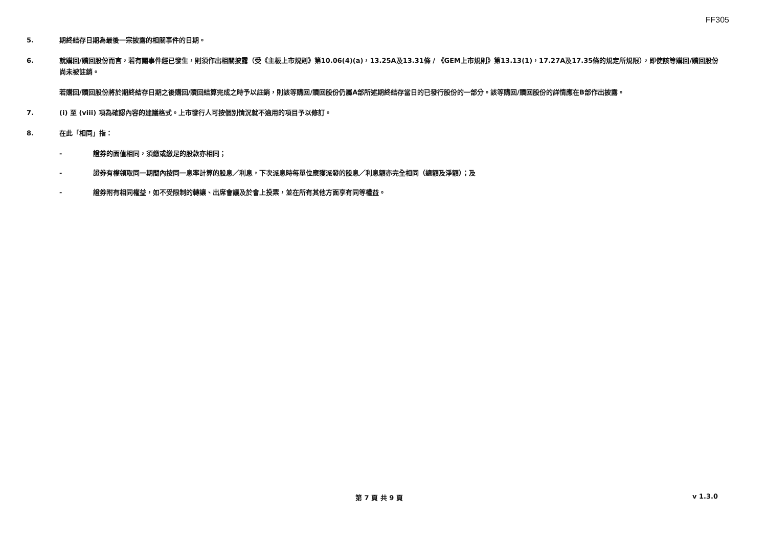FF305
5. 期終結存日期為最後一宗披露的相關事件的日期。
6. 就購回/贖回股份而言，若有關事件經已發生，則須作出相關披露（受《主板上市規則》第10.06(4)(a)，13.25A及13.31條 / 《GEM上市規則》第13.13(1)，17.27A及17.35條的規定所規限），即使該等購回/贖回股份尚未被註銷。
若購回/贖回股份將於期終結存日期之後購回/贖回結算完成之時予以註銷，則該等購回/贖回股份仍屬A部所述期終結存當日的已發行股份的一部分。該等購回/贖回股份的詳情應在B部作出披露。
7. (i) 至 (viii) 項為確認內容的建議格式。上市發行人可按個別情況就不適用的項目予以修訂。
8. 在此「相同」指：
- 證券的面值相同，須繳或繳足的股款亦相同；
- 證券有權領取同一期間內按同一息率計算的股息／利息，下次派息時每單位應獲派發的股息／利息額亦完全相同（總額及淨額）；及
- 證券附有相同權益，如不受限制的轉讓、出席會議及於會上投票，並在所有其他方面享有同等權益。
第 7 頁 共 9 頁 v 1.3.0